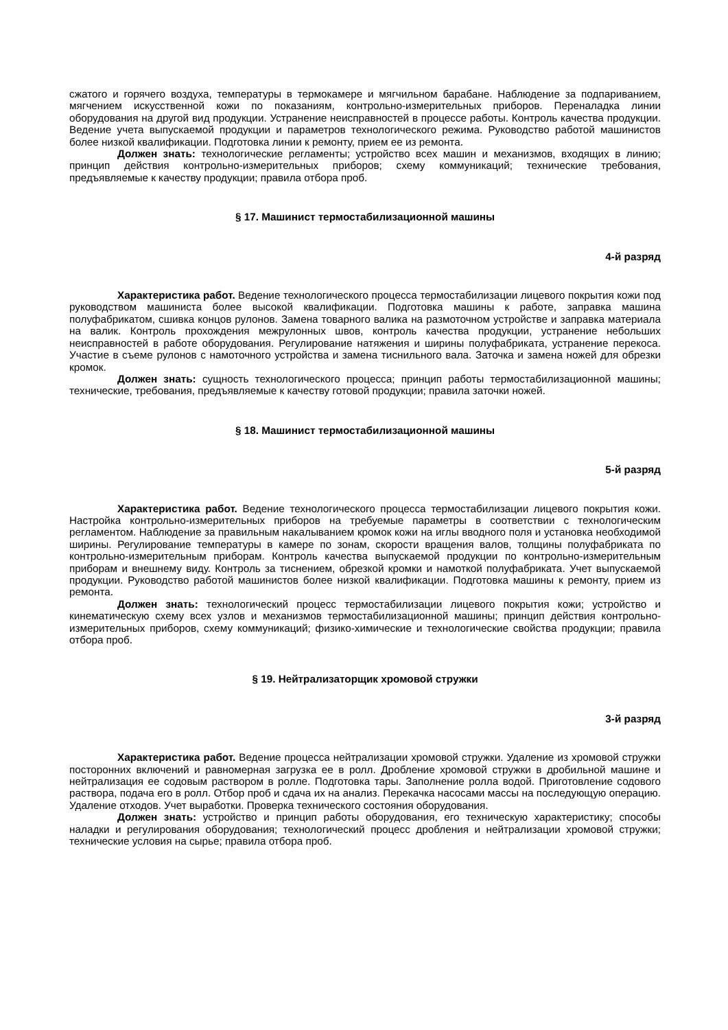сжатого и горячего воздуха, температуры в термокамере и мягчильном барабане. Наблюдение за подпариванием, мягчением искусственной кожи по показаниям, контрольно-измерительных приборов. Переналадка линии оборудования на другой вид продукции. Устранение неисправностей в процессе работы. Контроль качества продукции. Ведение учета выпускаемой продукции и параметров технологического режима. Руководство работой машинистов более низкой квалификации. Подготовка линии к ремонту, прием ее из ремонта.
Должен знать: технологические регламенты; устройство всех машин и механизмов, входящих в линию; принцип действия контрольно-измерительных приборов; схему коммуникаций; технические требования, предъявляемые к качеству продукции; правила отбора проб.
§ 17. Машинист термостабилизационной машины
4-й разряд
Характеристика работ. Ведение технологического процесса термостабилизации лицевого покрытия кожи под руководством машиниста более высокой квалификации. Подготовка машины к работе, заправка машина полуфабрикатом, сшивка концов рулонов. Замена товарного валика на размоточном устройстве и заправка материала на валик. Контроль прохождения межрулонных швов, контроль качества продукции, устранение небольших неисправностей в работе оборудования. Регулирование натяжения и ширины полуфабриката, устранение перекоса. Участие в съеме рулонов с намоточного устройства и замена тиснильного вала. Заточка и замена ножей для обрезки кромок.
Должен знать: сущность технологического процесса; принцип работы термостабилизационной машины; технические, требования, предъявляемые к качеству готовой продукции; правила заточки ножей.
§ 18. Машинист термостабилизационной машины
5-й разряд
Характеристика работ. Ведение технологического процесса термостабилизации лицевого покрытия кожи. Настройка контрольно-измерительных приборов на требуемые параметры в соответствии с технологическим регламентом. Наблюдение за правильным накалыванием кромок кожи на иглы вводного поля и установка необходимой ширины. Регулирование температуры в камере по зонам, скорости вращения валов, толщины полуфабриката по контрольно-измерительным приборам. Контроль качества выпускаемой продукции по контрольно-измерительным приборам и внешнему виду. Контроль за тиснением, обрезкой кромки и намоткой полуфабриката. Учет выпускаемой продукции. Руководство работой машинистов более низкой квалификации. Подготовка машины к ремонту, прием из ремонта.
Должен знать: технологический процесс термостабилизации лицевого покрытия кожи; устройство и кинематическую схему всех узлов и механизмов термостабилизационной машины; принцип действия контрольно-измерительных приборов, схему коммуникаций; физико-химические и технологические свойства продукции; правила отбора проб.
§ 19. Нейтрализаторщик хромовой стружки
3-й разряд
Характеристика работ. Ведение процесса нейтрализации хромовой стружки. Удаление из хромовой стружки посторонних включений и равномерная загрузка ее в ролл. Дробление хромовой стружки в дробильной машине и нейтрализация ее содовым раствором в ролле. Подготовка тары. Заполнение ролла водой. Приготовление содового раствора, подача его в ролл. Отбор проб и сдача их на анализ. Перекачка насосами массы на последующую операцию. Удаление отходов. Учет выработки. Проверка технического состояния оборудования.
Должен знать: устройство и принцип работы оборудования, его техническую характеристику; способы наладки и регулирования оборудования; технологический процесс дробления и нейтрализации хромовой стружки; технические условия на сырье; правила отбора проб.